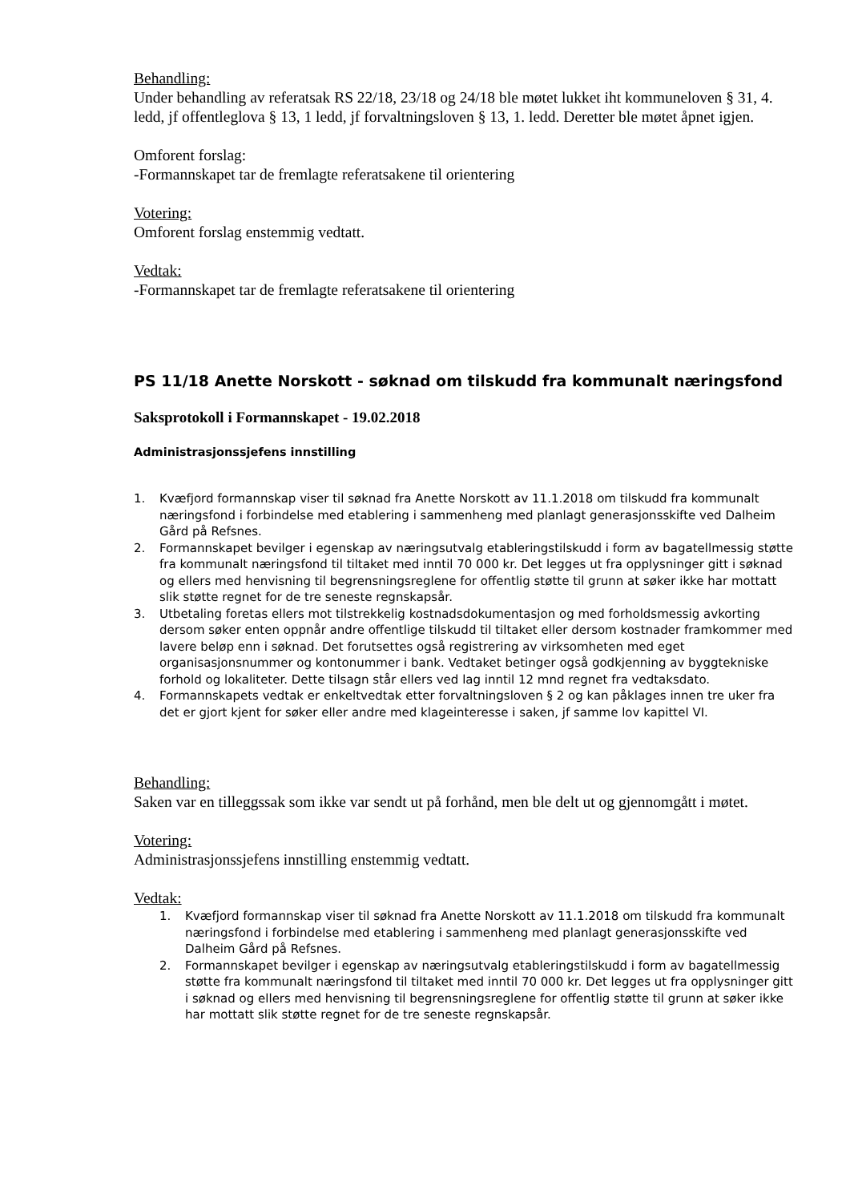Behandling:
Under behandling av referatsak RS 22/18, 23/18 og 24/18 ble møtet lukket iht kommuneloven § 31, 4. ledd, jf offentleglova § 13, 1 ledd, jf forvaltningsloven § 13, 1. ledd. Deretter ble møtet åpnet igjen.
Omforent forslag:
-Formannskapet tar de fremlagte referatsakene til orientering
Votering:
Omforent forslag enstemmig vedtatt.
Vedtak:
-Formannskapet tar de fremlagte referatsakene til orientering
PS 11/18 Anette Norskott - søknad om tilskudd fra kommunalt næringsfond
Saksprotokoll i Formannskapet - 19.02.2018
Administrasjonssjefens innstilling
1. Kvæfjord formannskap viser til søknad fra Anette Norskott av 11.1.2018 om tilskudd fra kommunalt næringsfond i forbindelse med etablering i sammenheng med planlagt generasjonsskifte ved Dalheim Gård på Refsnes.
2. Formannskapet bevilger i egenskap av næringsutvalg etableringstilskudd i form av bagatellmessig støtte fra kommunalt næringsfond til tiltaket med inntil 70 000 kr. Det legges ut fra opplysninger gitt i søknad og ellers med henvisning til begrensningsreglene for offentlig støtte til grunn at søker ikke har mottatt slik støtte regnet for de tre seneste regnskapsår.
3. Utbetaling foretas ellers mot tilstrekkelig kostnadsdokumentasjon og med forholdsmessig avkorting dersom søker enten oppnår andre offentlige tilskudd til tiltaket eller dersom kostnader framkommer med lavere beløp enn i søknad. Det forutsettes også registrering av virksomheten med eget organisasjonsnummer og kontonummer i bank. Vedtaket betinger også godkjenning av byggtekniske forhold og lokaliteter. Dette tilsagn står ellers ved lag inntil 12 mnd regnet fra vedtaksdato.
4. Formannskapets vedtak er enkeltvedtak etter forvaltningsloven § 2 og kan påklages innen tre uker fra det er gjort kjent for søker eller andre med klageinteresse i saken, jf samme lov kapittel VI.
Behandling:
Saken var en tilleggssak som ikke var sendt ut på forhånd, men ble delt ut og gjennomgått i møtet.
Votering:
Administrasjonssjefens innstilling enstemmig vedtatt.
Vedtak:
1. Kvæfjord formannskap viser til søknad fra Anette Norskott av 11.1.2018 om tilskudd fra kommunalt næringsfond i forbindelse med etablering i sammenheng med planlagt generasjonsskifte ved Dalheim Gård på Refsnes.
2. Formannskapet bevilger i egenskap av næringsutvalg etableringstilskudd i form av bagatellmessig støtte fra kommunalt næringsfond til tiltaket med inntil 70 000 kr. Det legges ut fra opplysninger gitt i søknad og ellers med henvisning til begrensningsreglene for offentlig støtte til grunn at søker ikke har mottatt slik støtte regnet for de tre seneste regnskapsår.